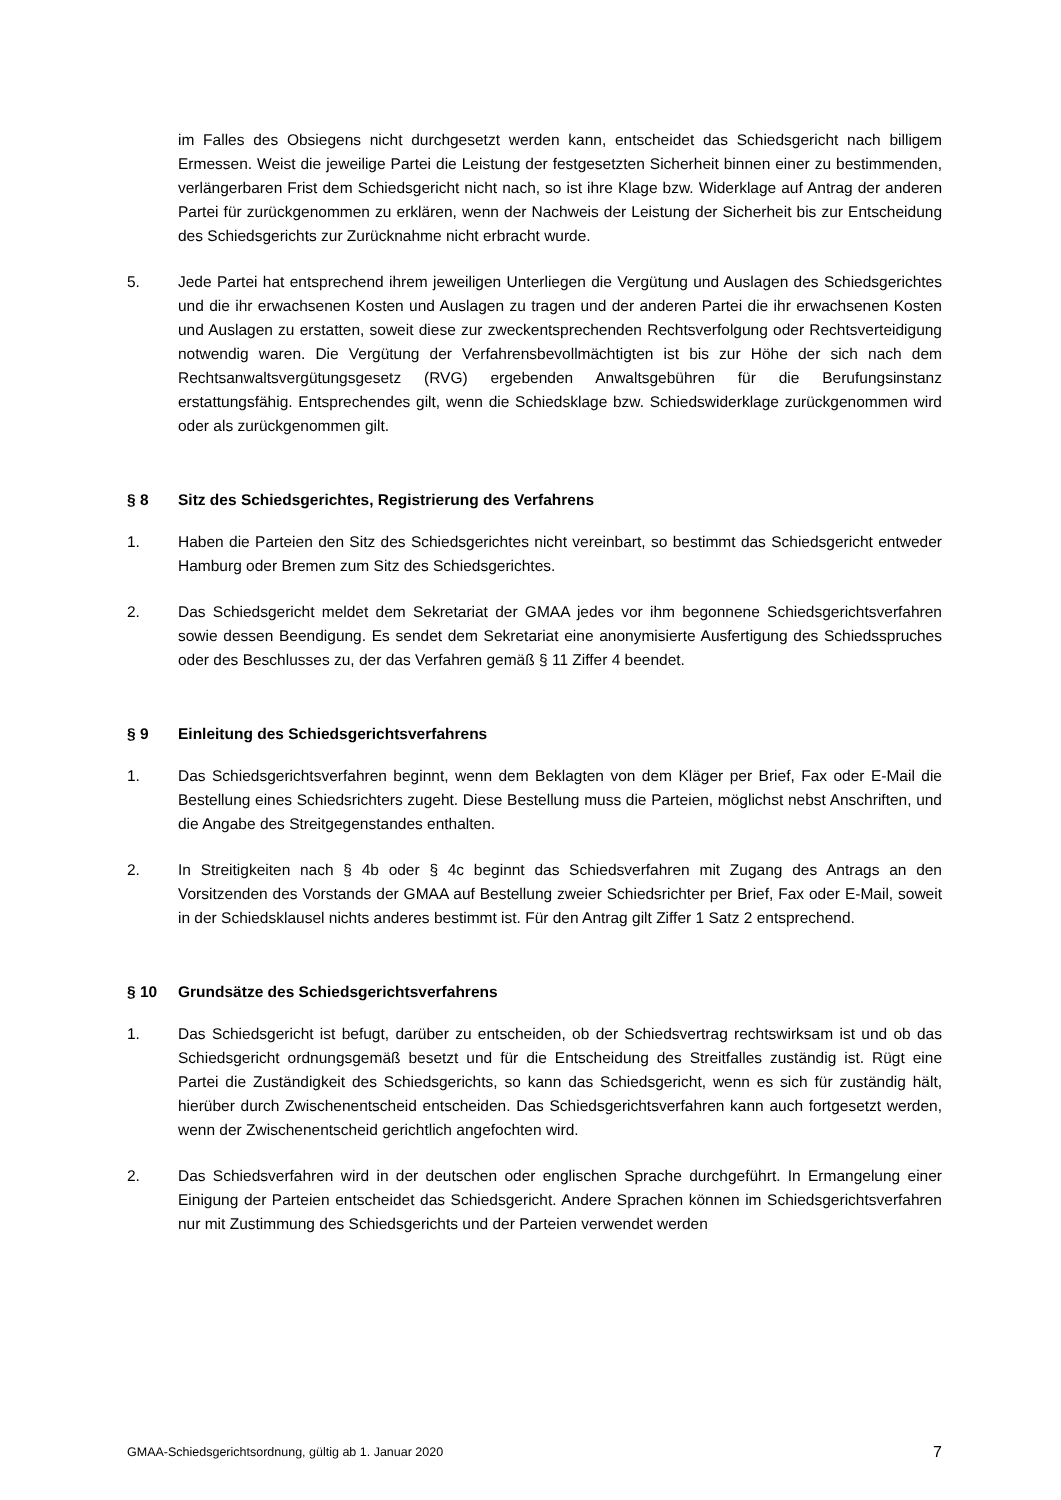im Falles des Obsiegens nicht durchgesetzt werden kann, entscheidet das Schiedsgericht nach billigem Ermessen. Weist die jeweilige Partei die Leistung der festgesetzten Sicherheit binnen einer zu bestimmenden, verlängerbaren Frist dem Schiedsgericht nicht nach, so ist ihre Klage bzw. Widerklage auf Antrag der anderen Partei für zurückgenommen zu erklären, wenn der Nachweis der Leistung der Sicherheit bis zur Entscheidung des Schiedsgerichts zur Zurücknahme nicht erbracht wurde.
5. Jede Partei hat entsprechend ihrem jeweiligen Unterliegen die Vergütung und Auslagen des Schiedsgerichtes und die ihr erwachsenen Kosten und Auslagen zu tragen und der anderen Partei die ihr erwachsenen Kosten und Auslagen zu erstatten, soweit diese zur zweckentsprechenden Rechtsverfolgung oder Rechtsverteidigung notwendig waren. Die Vergütung der Verfahrensbevollmächtigten ist bis zur Höhe der sich nach dem Rechtsanwaltsvergütungsgesetz (RVG) ergebenden Anwaltsgebühren für die Berufungsinstanz erstattungsfähig. Entsprechendes gilt, wenn die Schiedsklage bzw. Schiedswiderklage zurückgenommen wird oder als zurückgenommen gilt.
§ 8 Sitz des Schiedsgerichtes, Registrierung des Verfahrens
1. Haben die Parteien den Sitz des Schiedsgerichtes nicht vereinbart, so bestimmt das Schiedsgericht entweder Hamburg oder Bremen zum Sitz des Schiedsgerichtes.
2. Das Schiedsgericht meldet dem Sekretariat der GMAA jedes vor ihm begonnene Schiedsgerichtsverfahren sowie dessen Beendigung. Es sendet dem Sekretariat eine anonymisierte Ausfertigung des Schiedsspruches oder des Beschlusses zu, der das Verfahren gemäß § 11 Ziffer 4 beendet.
§ 9 Einleitung des Schiedsgerichtsverfahrens
1. Das Schiedsgerichtsverfahren beginnt, wenn dem Beklagten von dem Kläger per Brief, Fax oder E-Mail die Bestellung eines Schiedsrichters zugeht. Diese Bestellung muss die Parteien, möglichst nebst Anschriften, und die Angabe des Streitgegenstandes enthalten.
2. In Streitigkeiten nach § 4b oder § 4c beginnt das Schiedsverfahren mit Zugang des Antrags an den Vorsitzenden des Vorstands der GMAA auf Bestellung zweier Schiedsrichter per Brief, Fax oder E-Mail, soweit in der Schiedsklausel nichts anderes bestimmt ist. Für den Antrag gilt Ziffer 1 Satz 2 entsprechend.
§ 10 Grundsätze des Schiedsgerichtsverfahrens
1. Das Schiedsgericht ist befugt, darüber zu entscheiden, ob der Schiedsvertrag rechtswirksam ist und ob das Schiedsgericht ordnungsgemäß besetzt und für die Entscheidung des Streitfalles zuständig ist. Rügt eine Partei die Zuständigkeit des Schiedsgerichts, so kann das Schiedsgericht, wenn es sich für zuständig hält, hierüber durch Zwischenentscheid entscheiden. Das Schiedsgerichtsverfahren kann auch fortgesetzt werden, wenn der Zwischenentscheid gerichtlich angefochten wird.
2. Das Schiedsverfahren wird in der deutschen oder englischen Sprache durchgeführt. In Ermangelung einer Einigung der Parteien entscheidet das Schiedsgericht. Andere Sprachen können im Schiedsgerichtsverfahren nur mit Zustimmung des Schiedsgerichts und der Parteien verwendet werden
GMAA-Schiedsgerichtsordnung, gültig ab 1. Januar 2020 7